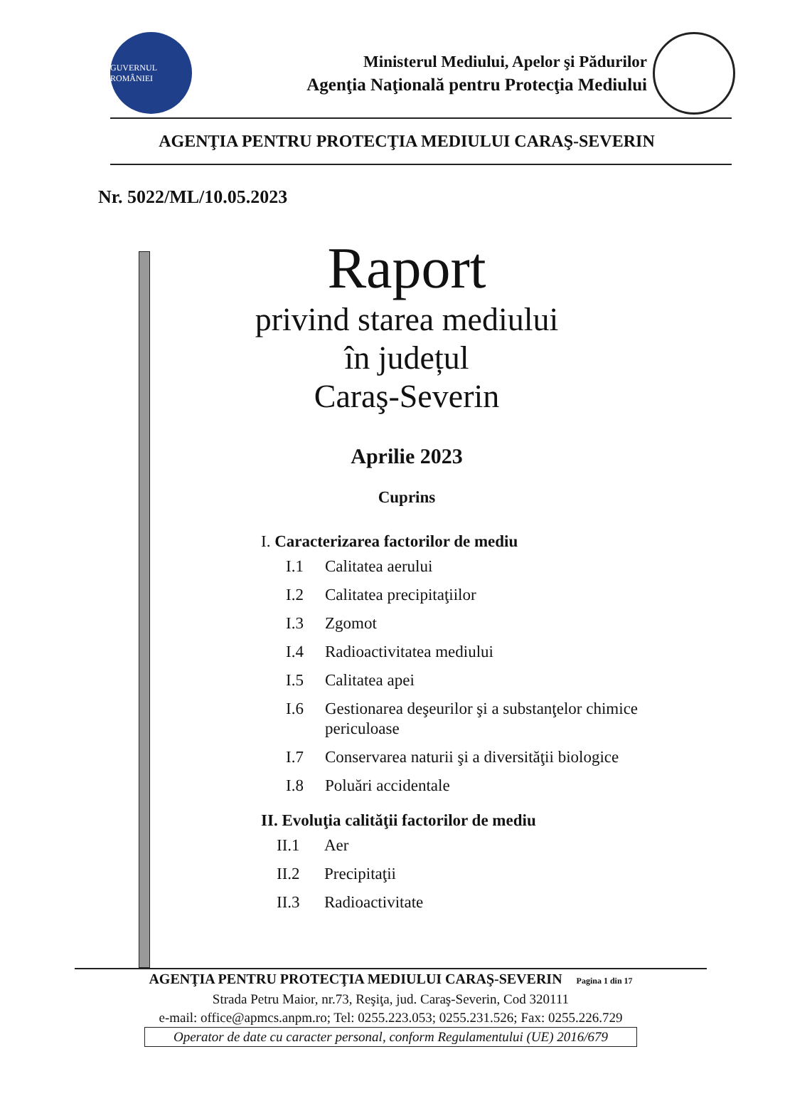GUVERNUL ROMÂNIEI
Ministerul Mediului, Apelor şi Pădurilor
Agenţia Naţională pentru Protecţia Mediului
AGENŢIA PENTRU PROTECŢIA MEDIULUI CARAŞ-SEVERIN
Nr. 5022/ML/10.05.2023
Raport
privind starea mediului
în județul
Caraş-Severin
Aprilie 2023
Cuprins
I. Caracterizarea factorilor de mediu
I.1 Calitatea aerului
I.2 Calitatea precipitaţiilor
I.3 Zgomot
I.4 Radioactivitatea mediului
I.5 Calitatea apei
I.6 Gestionarea deşeurilor şi a substanţelor chimice
periculoase
I.7 Conservarea naturii şi a diversităţii biologice
I.8 Poluări accidentale
II. Evoluţia calităţii factorilor de mediu
II.1 Aer
II.2 Precipitaţii
II.3 Radioactivitate
AGENŢIA PENTRU PROTECŢIA MEDIULUI CARAŞ-SEVERIN Pagina 1 din 17
Strada Petru Maior, nr.73, Reşiţa, jud. Caraş-Severin, Cod 320111
e-mail: office@apmcs.anpm.ro; Tel: 0255.223.053; 0255.231.526; Fax: 0255.226.729
Operator de date cu caracter personal, conform Regulamentului (UE) 2016/679